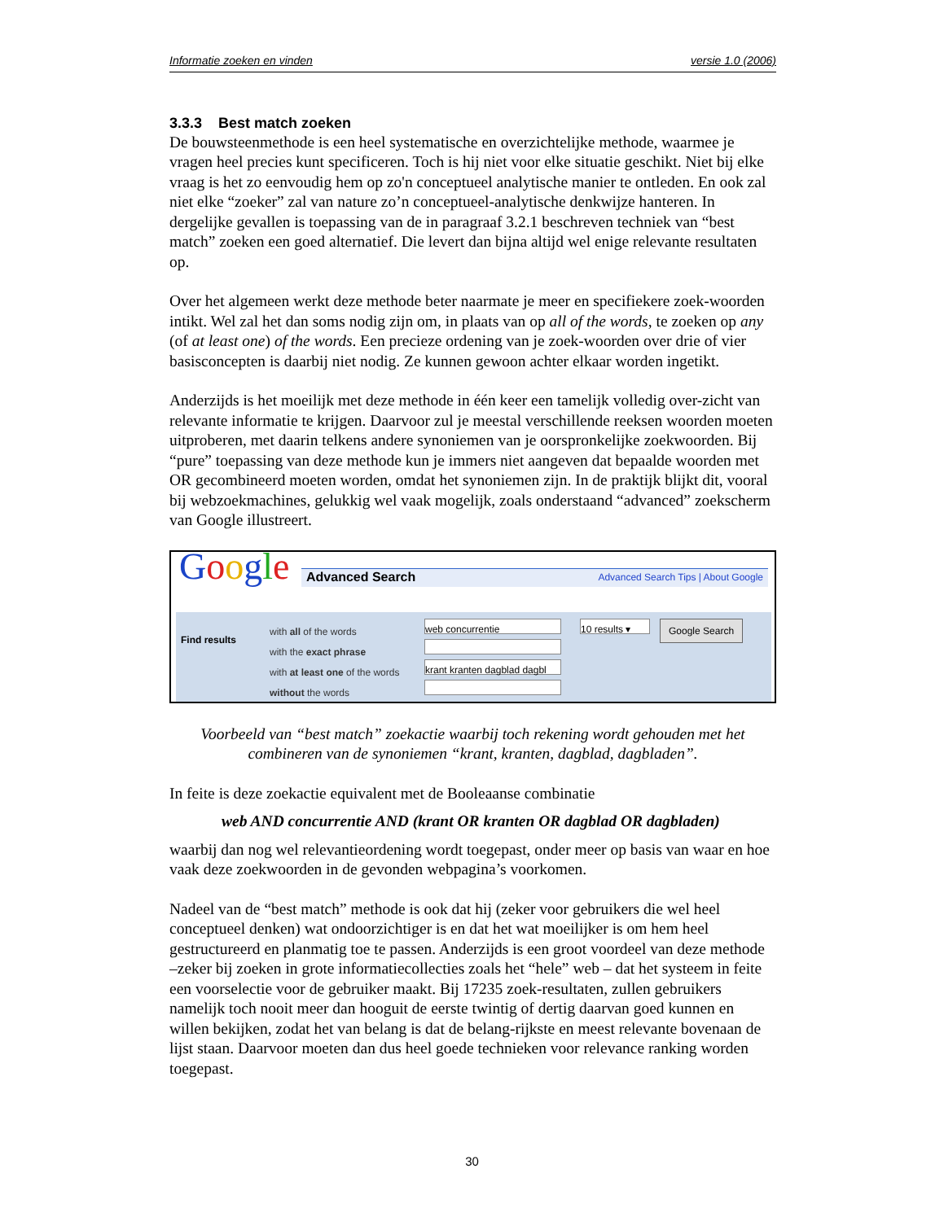Informatie zoeken en vinden versie 1.0 (2006)
3.3.3 Best match zoeken
De bouwsteenmethode is een heel systematische en overzichtelijke methode, waarmee je vragen heel precies kunt specificeren. Toch is hij niet voor elke situatie geschikt. Niet bij elke vraag is het zo eenvoudig hem op zo'n conceptueel analytische manier te ontleden. En ook zal niet elke “zoeker” zal van nature zo’n conceptueel-analytische denkwijze hanteren. In dergelijke gevallen is toepassing van de in paragraaf 3.2.1 beschreven techniek van “best match” zoeken een goed alternatief. Die levert dan bijna altijd wel enige relevante resultaten op.
Over het algemeen werkt deze methode beter naarmate je meer en specifiekere zoek-woorden intikt. Wel zal het dan soms nodig zijn om, in plaats van op all of the words, te zoeken op any (of at least one) of the words. Een precieze ordening van je zoek-woorden over drie of vier basisconcepten is daarbij niet nodig. Ze kunnen gewoon achter elkaar worden ingetikt.
Anderzijds is het moeilijk met deze methode in één keer een tamelijk volledig over-zicht van relevante informatie te krijgen. Daarvoor zul je meestal verschillende reeksen woorden moeten uitproberen, met daarin telkens andere synoniemen van je oorspronkelijke zoekwoorden. Bij “pure” toepassing van deze methode kun je immers niet aangeven dat bepaalde woorden met OR gecombineerd moeten worden, omdat het synoniemen zijn. In de praktijk blijkt dit, vooral bij webzoekmachines, gelukkig wel vaak mogelijk, zoals onderstaand “advanced” zoekscherm van Google illustreert.
Google
Advanced Search Advanced Search Tips | About Google
Find results
with all of the words
with the exact phrase
with at least one of the words
without the words
web concurrentie
krant kranten dagblad dagbl
10 results ▾
Google Search
Voorbeeld van “best match” zoekactie waarbij toch rekening wordt gehouden met het combineren van de synoniemen “krant, kranten, dagblad, dagbladen”.
In feite is deze zoekactie equivalent met de Booleaanse combinatie
web AND concurrentie AND (krant OR kranten OR dagblad OR dagbladen)
waarbij dan nog wel relevantieordening wordt toegepast, onder meer op basis van waar en hoe vaak deze zoekwoorden in de gevonden webpagina’s voorkomen.
Nadeel van de “best match” methode is ook dat hij (zeker voor gebruikers die wel heel conceptueel denken) wat ondoorzichtiger is en dat het wat moeilijker is om hem heel gestructureerd en planmatig toe te passen. Anderzijds is een groot voordeel van deze methode –zeker bij zoeken in grote informatiecollecties zoals het “hele” web – dat het systeem in feite een voorselectie voor de gebruiker maakt. Bij 17235 zoek-resultaten, zullen gebruikers namelijk toch nooit meer dan hooguit de eerste twintig of dertig daarvan goed kunnen en willen bekijken, zodat het van belang is dat de belang-rijkste en meest relevante bovenaan de lijst staan. Daarvoor moeten dan dus heel goede technieken voor relevance ranking worden toegepast.
30